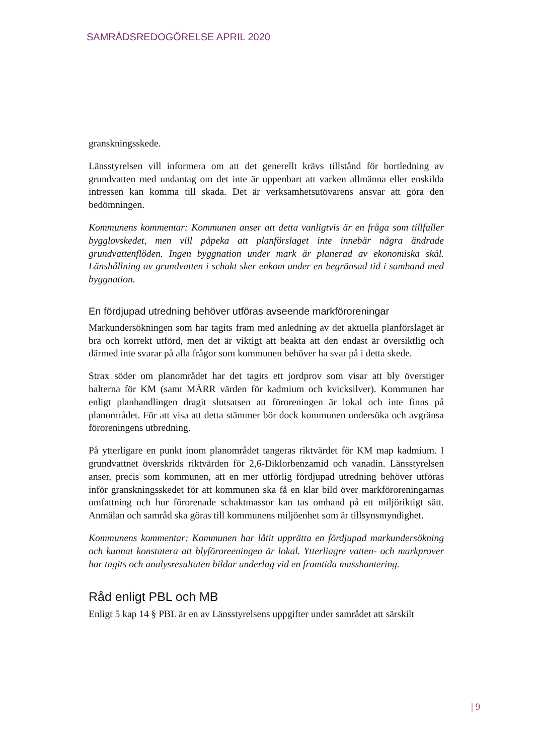SAMRÅDSREDOGÖRELSE APRIL 2020
granskningsskede.
Länsstyrelsen vill informera om att det generellt krävs tillstånd för bortledning av grundvatten med undantag om det inte är uppenbart att varken allmänna eller enskilda intressen kan komma till skada. Det är verksamhetsutövarens ansvar att göra den bedömningen.
Kommunens kommentar: Kommunen anser att detta vanligtvis är en fråga som tillfaller bygglovskedet, men vill påpeka att planförslaget inte innebär några ändrade grundvattenflöden. Ingen byggnation under mark är planerad av ekonomiska skäl. Länshållning av grundvatten i schakt sker enkom under en begränsad tid i samband med byggnation.
En fördjupad utredning behöver utföras avseende markföroreningar
Markundersökningen som har tagits fram med anledning av det aktuella planförslaget är bra och korrekt utförd, men det är viktigt att beakta att den endast är översiktlig och därmed inte svarar på alla frågor som kommunen behöver ha svar på i detta skede.
Strax söder om planområdet har det tagits ett jordprov som visar att bly överstiger halterna för KM (samt MÄRR värden för kadmium och kvicksilver). Kommunen har enligt planhandlingen dragit slutsatsen att föroreningen är lokal och inte finns på planområdet. För att visa att detta stämmer bör dock kommunen undersöka och avgränsa föroreningens utbredning.
På ytterligare en punkt inom planområdet tangeras riktvärdet för KM map kadmium. I grundvattnet överskrids riktvärden för 2,6-Diklorbenzamid och vanadin. Länsstyrelsen anser, precis som kommunen, att en mer utförlig fördjupad utredning behöver utföras inför granskningsskedet för att kommunen ska få en klar bild över markföroreningarnas omfattning och hur förorenade schaktmassor kan tas omhand på ett miljöriktigt sätt. Anmälan och samråd ska göras till kommunens miljöenhet som är tillsynsmyndighet.
Kommunens kommentar: Kommunen har låtit upprätta en fördjupad markundersökning och kunnat konstatera att blyföroreeningen är lokal. Ytterliagre vatten- och markprover har tagits och analysresultaten bildar underlag vid en framtida masshantering.
Råd enligt PBL och MB
Enligt 5 kap 14 § PBL är en av Länsstyrelsens uppgifter under samrådet att särskilt
| 9